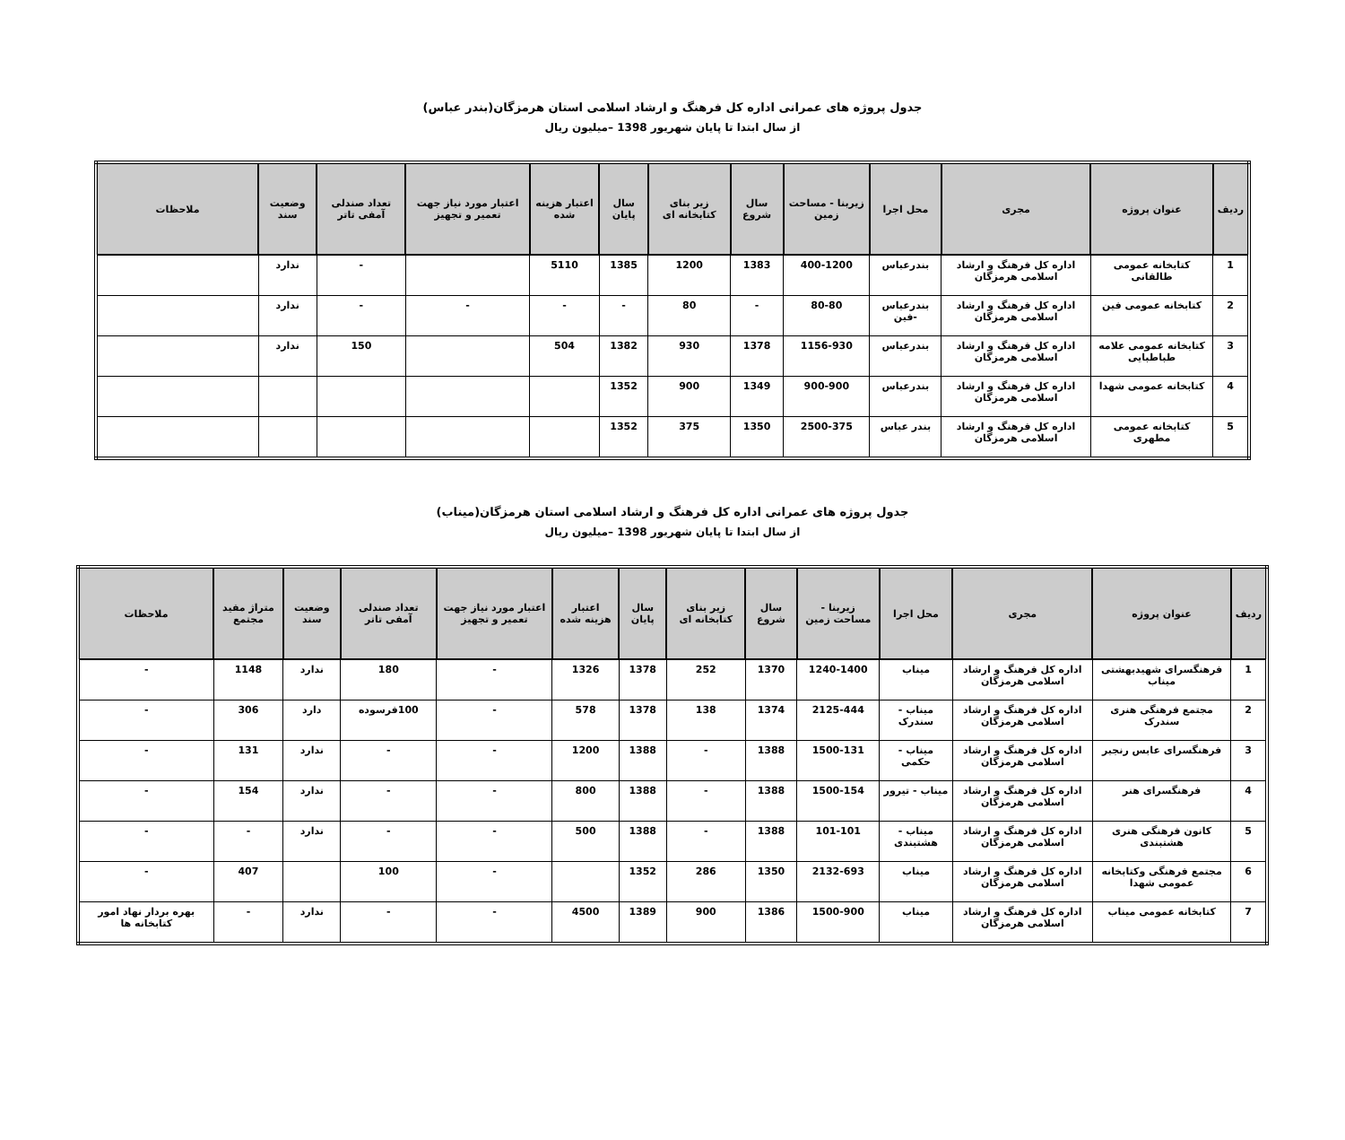جدول پروژه های عمرانی اداره کل فرهنگ و ارشاد اسلامی استان هرمزگان(بندر عباس)
از سال ابتدا تا پایان شهریور 1398 –میلیون ریال
| ردیف | عنوان پروژه | مجری | محل اجرا | زیربنا - مساحت زمین | سال شروع | زیر بنای کتابخانه ای | سال پایان | اعتبار هزینه شده | اعتبار مورد نیاز جهت تعمیر و تجهیز | تعداد صندلی آمفی تاتر | وضعیت سند | ملاحظات |
| --- | --- | --- | --- | --- | --- | --- | --- | --- | --- | --- | --- | --- |
| 1 | کتابخانه عمومی طالقانی | اداره کل فرهنگ و ارشاد اسلامی هرمزگان | بندرعباس | 400-1200 | 1383 | 1200 | 1385 | 5110 | | - | ندارد | |
| 2 | کتابخانه عمومی فین | اداره کل فرهنگ و ارشاد اسلامی هرمزگان | بندرعباس -فین | 80-80 | - | 80 | - | - | - | - | ندارد | |
| 3 | کتابخانه عمومی علامه طباطبایی | اداره کل فرهنگ و ارشاد اسلامی هرمزگان | بندرعباس | 1156-930 | 1378 | 930 | 1382 | 504 | | 150 | ندارد | |
| 4 | کتابخانه عمومی شهدا | اداره کل فرهنگ و ارشاد اسلامی هرمزگان | بندرعباس | 900-900 | 1349 | 900 | 1352 | | | | | |
| 5 | کتابخانه عمومی مطهری | اداره کل فرهنگ و ارشاد اسلامی هرمزگان | بندر عباس | 2500-375 | 1350 | 375 | 1352 | | | | | |
جدول پروژه های عمرانی اداره کل فرهنگ و ارشاد اسلامی استان هرمزگان(میناب)
از سال ابتدا تا پایان شهریور 1398 –میلیون ریال
| ردیف | عنوان پروژه | مجری | محل اجرا | زیربنا - مساحت زمین | سال شروع | زیر بنای کتابخانه ای | سال پایان | اعتبار هزینه شده | اعتبار مورد نیاز جهت تعمیر و تجهیز | تعداد صندلی آمفی تاتر | وضعیت سند | متراژ مفید مجتمع | ملاحظات |
| --- | --- | --- | --- | --- | --- | --- | --- | --- | --- | --- | --- | --- | --- |
| 1 | فرهنگسرای شهیدبهشتی میناب | اداره کل فرهنگ و ارشاد اسلامی هرمزگان | میناب | 1240-1400 | 1370 | 252 | 1378 | 1326 | - | 180 | ندارد | 1148 | - |
| 2 | مجتمع فرهنگی هنری سندرک | اداره کل فرهنگ و ارشاد اسلامی هرمزگان | میناب - سندرک | 2125-444 | 1374 | 138 | 1378 | 578 | - | 100فرسوده | دارد | 306 | - |
| 3 | فرهنگسرای عابس رنجبر | اداره کل فرهنگ و ارشاد اسلامی هرمزگان | میناب - حکمی | 1500-131 | 1388 | - | 1388 | 1200 | - | - | ندارد | 131 | - |
| 4 | فرهنگسرای هنر | اداره کل فرهنگ و ارشاد اسلامی هرمزگان | میناب - تیرور | 1500-154 | 1388 | - | 1388 | 800 | - | - | ندارد | 154 | - |
| 5 | کانون فرهنگی هنری هشتبندی | اداره کل فرهنگ و ارشاد اسلامی هرمزگان | میناب - هشتبندی | 101-101 | 1388 | - | 1388 | 500 | - | - | ندارد | - | - |
| 6 | مجتمع فرهنگی وکتابخانه عمومی شهدا | اداره کل فرهنگ و ارشاد اسلامی هرمزگان | میناب | 2132-693 | 1350 | 286 | 1352 | | - | 100 | | 407 | - |
| 7 | کتابخانه عمومی میناب | اداره کل فرهنگ و ارشاد اسلامی هرمزگان | میناب | 1500-900 | 1386 | 900 | 1389 | 4500 | - | - | ندارد | - | بهره بردار نهاد امور کتابخانه ها |